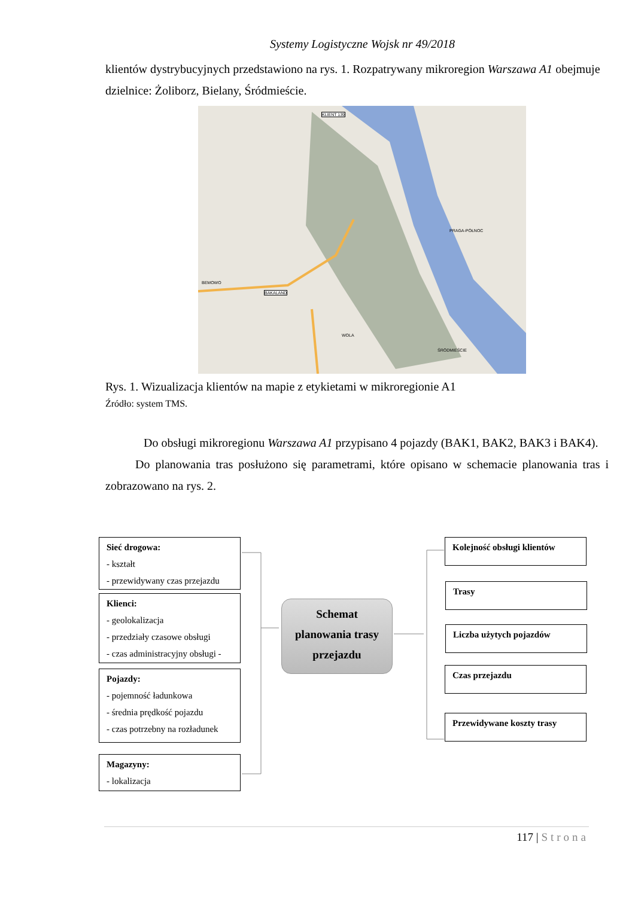Systemy Logistyczne Wojsk nr 49/2018
klientów dystrybucyjnych przedstawiono na rys. 1. Rozpatrywany mikroregion Warszawa A1 obejmuje dzielnice: Żoliborz, Bielany, Śródmieście.
KLIENT 139
BEMOWO
WOLA
PRAGA-PÓŁNOC
ŚRÓDMIEŚCIE
BAKALAND
Rys. 1. Wizualizacja klientów na mapie z etykietami w mikroregionie A1
Źródło: system TMS.
Do obsługi mikroregionu Warszawa A1 przypisano 4 pojazdy (BAK1, BAK2, BAK3 i BAK4).
Do planowania tras posłużono się parametrami, które opisano w schemacie planowania tras i zobrazowano na rys. 2.
Sieć drogowa:
- kształt
- przewidywany czas przejazdu
Klienci:
- geolokalizacja
- przedziały czasowe obsługi
- czas administracyjny obsługi -
Pojazdy:
- pojemność ładunkowa
- średnia prędkość pojazdu
- czas potrzebny na rozładunek
Magazyny:
- lokalizacja
Schemat
planowania trasy
przejazdu
Kolejność obsługi klientów
Trasy
Liczba użytych pojazdów
Czas przejazdu
Przewidywane koszty trasy
117 | Strona